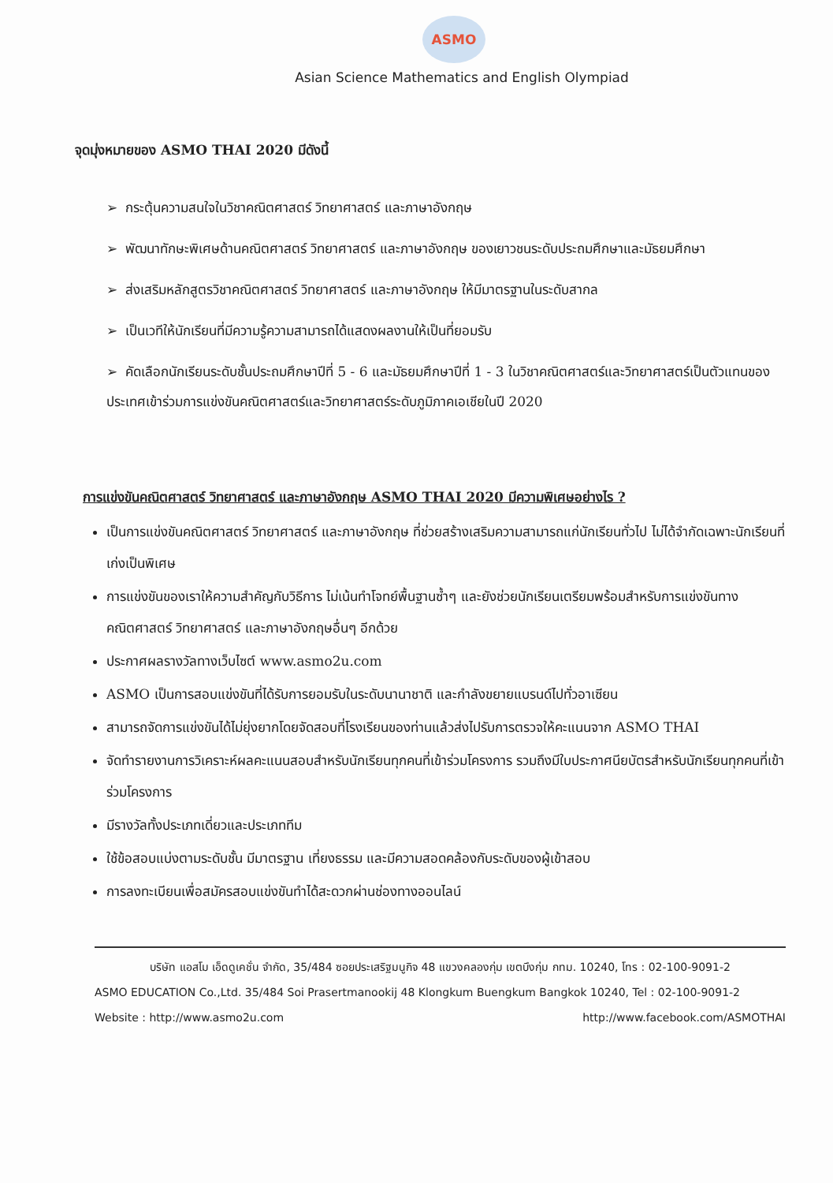ASMO
Asian Science Mathematics and English Olympiad
จุดมุ่งหมายของ ASMO THAI 2020 มีดังนี้
➢ กระตุ้นความสนใจในวิชาคณิตศาสตร์ วิทยาศาสตร์ และภาษาอังกฤษ
➢ พัฒนาทักษะพิเศษด้านคณิตศาสตร์ วิทยาศาสตร์ และภาษาอังกฤษ ของเยาวชนระดับประถมศึกษาและมัธยมศึกษา
➢ ส่งเสริมหลักสูตรวิชาคณิตศาสตร์ วิทยาศาสตร์ และภาษาอังกฤษ ให้มีมาตรฐานในระดับสากล
➢ เป็นเวทีให้นักเรียนที่มีความรู้ความสามารถได้แสดงผลงานให้เป็นที่ยอมรับ
➢ คัดเลือกนักเรียนระดับชั้นประถมศึกษาปีที่ 5 - 6 และมัธยมศึกษาปีที่ 1 - 3 ในวิชาคณิตศาสตร์และวิทยาศาสตร์เป็นตัวแทนของประเทศเข้าร่วมการแข่งขันคณิตศาสตร์และวิทยาศาสตร์ระดับภูมิภาคเอเชียในปี 2020
การแข่งขันคณิตศาสตร์ วิทยาศาสตร์ และภาษาอังกฤษ ASMO THAI 2020 มีความพิเศษอย่างไร ?
เป็นการแข่งขันคณิตศาสตร์ วิทยาศาสตร์ และภาษาอังกฤษ ที่ช่วยสร้างเสริมความสามารถแก่นักเรียนทั่วไป ไม่ได้จำกัดเฉพาะนักเรียนที่เก่งเป็นพิเศษ
การแข่งขันของเราให้ความสำคัญกับวิธีการ ไม่เน้นทำโจทย์พื้นฐานซ้ำๆ และยังช่วยนักเรียนเตรียมพร้อมสำหรับการแข่งขันทางคณิตศาสตร์ วิทยาศาสตร์ และภาษาอังกฤษอื่นๆ อีกด้วย
ประกาศผลรางวัลทางเว็บไซต์ www.asmo2u.com
ASMO เป็นการสอบแข่งขันที่ได้รับการยอมรับในระดับนานาชาติ และกำลังขยายแบรนด์ไปทั่วอาเซียน
สามารถจัดการแข่งขันได้ไม่ยุ่งยากโดยจัดสอบที่โรงเรียนของท่านแล้วส่งไปรับการตรวจให้คะแนนจาก ASMO THAI
จัดทำรายงานการวิเคราะห์ผลคะแนนสอบสำหรับนักเรียนทุกคนที่เข้าร่วมโครงการ รวมถึงมีใบประกาศนียบัตรสำหรับนักเรียนทุกคนที่เข้าร่วมโครงการ
มีรางวัลทั้งประเภทเดี่ยวและประเภททีม
ใช้ข้อสอบแบ่งตามระดับชั้น มีมาตรฐาน เที่ยงธรรม และมีความสอดคล้องกับระดับของผู้เข้าสอบ
การลงทะเบียนเพื่อสมัครสอบแข่งขันทำได้สะดวกผ่านช่องทางออนไลน์
บริษัท แอสโม เอ็ดดูเคชั่น จำกัด, 35/484 ซอยประเสริฐมนูกิจ 48 แขวงคลองกุ่ม เขตบึงกุ่ม กทม. 10240, โทร : 02-100-9091-2
ASMO EDUCATION Co.,Ltd. 35/484 Soi Prasertmanookij 48 Klongkum Buengkum Bangkok 10240, Tel : 02-100-9091-2
Website : http://www.asmo2u.com http://www.facebook.com/ASMOTHAI